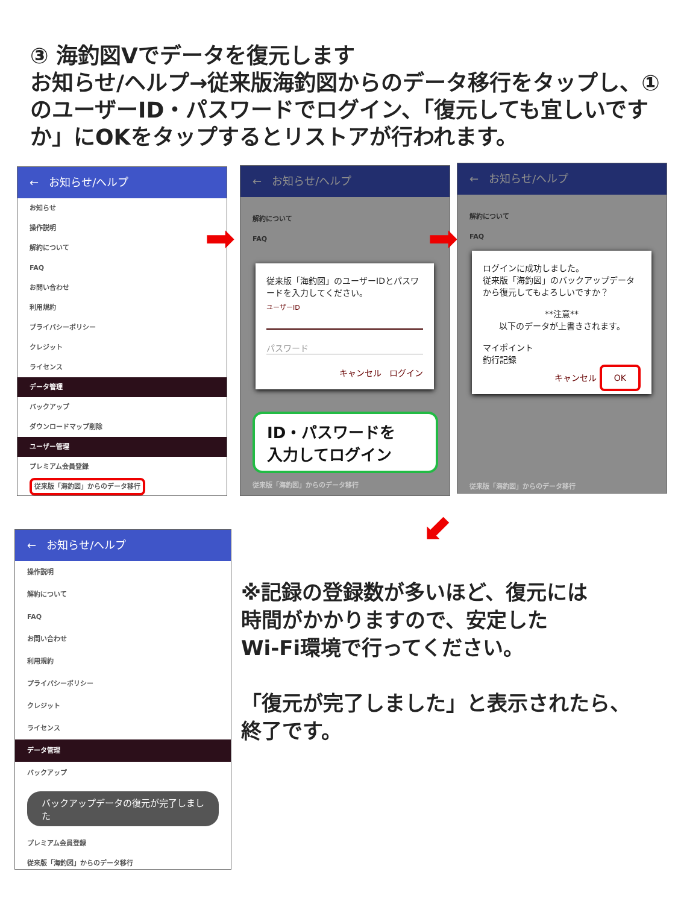③ 海釣図Vでデータを復元します
お知らせ/ヘルプ→従来版海釣図からのデータ移行をタップし、①のユーザーID・パスワードでログイン、「復元しても宜しいですか」にOKをタップするとリストアが行われます。
← お知らせ/ヘルプ
お知らせ
操作説明
解約について
FAQ
お問い合わせ
利用規約
プライバシーポリシー
クレジット
ライセンス
データ管理
バックアップ
ダウンロードマップ削除
ユーザー管理
プレミアム会員登録
従来版「海釣図」からのデータ移行
➡
← お知らせ/ヘルプ
解約について
FAQ
従来版「海釣図」のユーザーIDとパスワードを入力してください。
ユーザーID
パスワード
キャンセル ログイン
ID・パスワードを
入力してログイン
従来版「海釣図」からのデータ移行
➡
← お知らせ/ヘルプ
解約について
FAQ
ログインに成功しました。
従来版「海釣図」のバックアップデータから復元してもよろしいですか？
**注意**
以下のデータが上書きされます。
マイポイント
釣行記録
キャンセル OK
従来版「海釣図」からのデータ移行
⬋
← お知らせ/ヘルプ
操作説明
解約について
FAQ
お問い合わせ
利用規約
プライバシーポリシー
クレジット
ライセンス
データ管理
バックアップ
バックアップデータの復元が完了しました
プレミアム会員登録
従来版「海釣図」からのデータ移行
※記録の登録数が多いほど、復元には
時間がかかりますので、安定した
Wi-Fi環境で行ってください。
「復元が完了しました」と表示されたら、
終了です。